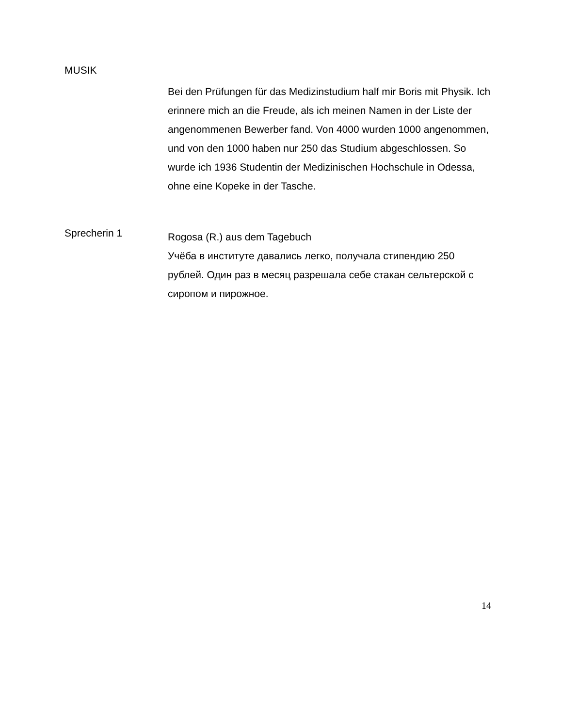MUSIK
Bei den Prüfungen für das Medizinstudium half mir Boris mit Physik. Ich erinnere mich an die Freude, als ich meinen Namen in der Liste der angenommenen Bewerber fand. Von 4000 wurden 1000 angenommen, und von den 1000 haben nur 250 das Studium abgeschlossen. So wurde ich 1936 Studentin der Medizinischen Hochschule in Odessa, ohne eine Kopeke in der Tasche.
Sprecherin 1
Rogosa (R.) aus dem Tagebuch
Учёба в институте давались легко, получала стипендию 250 рублей. Один раз в месяц разрешала себе стакан сельтерской с сиропом и пирожное.
14